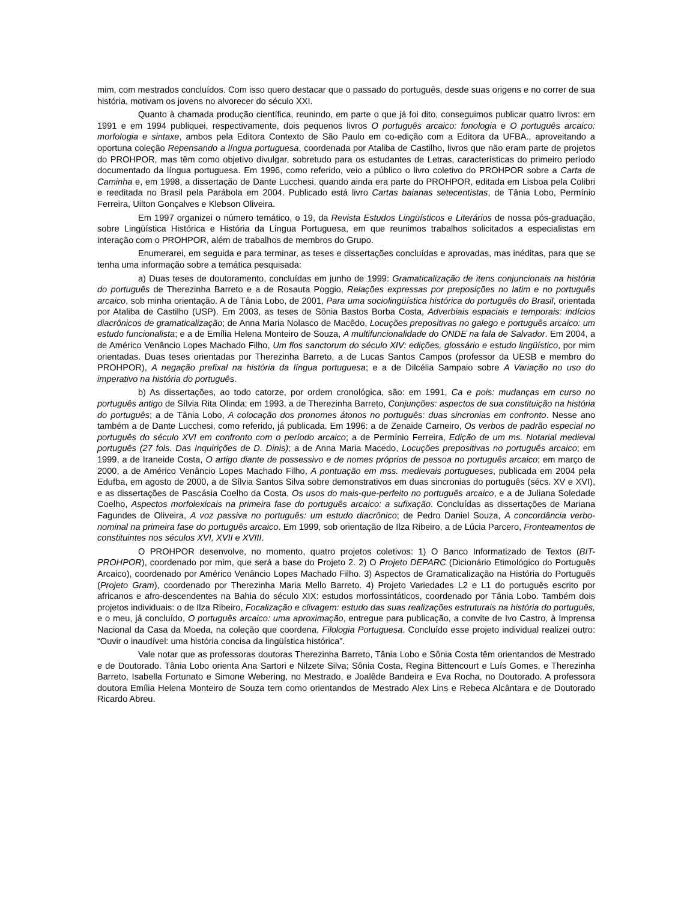mim, com mestrados concluídos. Com isso quero destacar que o passado do português, desde suas origens e no correr de sua história, motivam os jovens no alvorecer do século XXI.
Quanto à chamada produção científica, reunindo, em parte o que já foi dito, conseguimos publicar quatro livros: em 1991 e em 1994 publiquei, respectivamente, dois pequenos livros O português arcaico: fonologia e O português arcaico: morfologia e sintaxe, ambos pela Editora Contexto de São Paulo em co-edição com a Editora da UFBA., aproveitando a oportuna coleção Repensando a língua portuguesa, coordenada por Ataliba de Castilho, livros que não eram parte de projetos do PROHPOR, mas têm como objetivo divulgar, sobretudo para os estudantes de Letras, características do primeiro período documentado da língua portuguesa. Em 1996, como referido, veio a público o livro coletivo do PROHPOR sobre a Carta de Caminha e, em 1998, a dissertação de Dante Lucchesi, quando ainda era parte do PROHPOR, editada em Lisboa pela Colibri e reeditada no Brasil pela Parábola em 2004. Publicado está livro Cartas baianas setecentistas, de Tânia Lobo, Permínio Ferreira, Uilton Gonçalves e Klebson Oliveira.
Em 1997 organizei o número temático, o 19, da Revista Estudos Lingüísticos e Literários de nossa pós-graduação, sobre Lingüística Histórica e História da Língua Portuguesa, em que reunimos trabalhos solicitados a especialistas em interação com o PROHPOR, além de trabalhos de membros do Grupo.
Enumerarei, em seguida e para terminar, as teses e dissertações concluídas e aprovadas, mas inéditas, para que se tenha uma informação sobre a temática pesquisada:
a) Duas teses de doutoramento, concluídas em junho de 1999: Gramaticalização de itens conjuncionais na história do português de Therezinha Barreto e a de Rosauta Poggio, Relações expressas por preposições no latim e no português arcaico, sob minha orientação. A de Tânia Lobo, de 2001, Para uma sociolingüística histórica do português do Brasil, orientada por Ataliba de Castilho (USP). Em 2003, as teses de Sônia Bastos Borba Costa, Adverbiais espaciais e temporais: indícios diacrônicos de gramaticalização; de Anna Maria Nolasco de Macêdo, Locuções prepositivas no galego e português arcaico: um estudo funcionalista; e a de Emília Helena Monteiro de Souza, A multifuncionalidade do ONDE na fala de Salvador. Em 2004, a de Américo Venâncio Lopes Machado Filho, Um flos sanctorum do século XIV: edições, glossário e estudo lingüístico, por mim orientadas. Duas teses orientadas por Therezinha Barreto, a de Lucas Santos Campos (professor da UESB e membro do PROHPOR), A negação prefixal na história da língua portuguesa; e a de Dilcélia Sampaio sobre A Variação no uso do imperativo na história do português.
b) As dissertações, ao todo catorze, por ordem cronológica, são: em 1991, Ca e pois: mudanças em curso no português antigo de Sílvia Rita Olinda; em 1993, a de Therezinha Barreto, Conjunções: aspectos de sua constituição na história do português; a de Tânia Lobo, A colocação dos pronomes átonos no português: duas sincronias em confronto. Nesse ano também a de Dante Lucchesi, como referido, já publicada. Em 1996: a de Zenaide Carneiro, Os verbos de padrão especial no português do século XVI em confronto com o período arcaico; a de Permínio Ferreira, Edição de um ms. Notarial medieval português (27 fols. Das Inquirições de D. Dinis); a de Anna Maria Macedo, Locuções prepositivas no português arcaico; em 1999, a de Iraneide Costa, O artigo diante de possessivo e de nomes próprios de pessoa no português arcaico; em março de 2000, a de Américo Venâncio Lopes Machado Filho, A pontuação em mss. medievais portugueses, publicada em 2004 pela Edufba, em agosto de 2000, a de Sílvia Santos Silva sobre demonstrativos em duas sincronias do português (sécs. XV e XVI), e as dissertações de Pascásia Coelho da Costa, Os usos do mais-que-perfeito no português arcaico, e a de Juliana Soledade Coelho, Aspectos morfolexicais na primeira fase do português arcaico: a sufixação. Concluídas as dissertações de Mariana Fagundes de Oliveira, A voz passiva no português: um estudo diacrônico; de Pedro Daniel Souza, A concordância verbo-nominal na primeira fase do português arcaico. Em 1999, sob orientação de Ilza Ribeiro, a de Lúcia Parcero, Fronteamentos de constituintes nos séculos XVI, XVII e XVIII.
O PROHPOR desenvolve, no momento, quatro projetos coletivos: 1) O Banco Informatizado de Textos (BIT-PROHPOR), coordenado por mim, que será a base do Projeto 2. 2) O Projeto DEPARC (Dicionário Etimológico do Português Arcaico), coordenado por Américo Venâncio Lopes Machado Filho. 3) Aspectos de Gramaticalização na História do Português (Projeto Gram), coordenado por Therezinha Maria Mello Barreto. 4) Projeto Variedades L2 e L1 do português escrito por africanos e afro-descendentes na Bahia do século XIX: estudos morfossintáticos, coordenado por Tânia Lobo. Também dois projetos individuais: o de Ilza Ribeiro, Focalização e clivagem: estudo das suas realizações estruturais na história do português, e o meu, já concluído, O português arcaico: uma aproximação, entregue para publicação, a convite de Ivo Castro, à Imprensa Nacional da Casa da Moeda, na coleção que coordena, Filologia Portuguesa. Concluído esse projeto individual realizei outro: “Ouvir o inaudível: uma história concisa da lingüística histórica”.
Vale notar que as professoras doutoras Therezinha Barreto, Tânia Lobo e Sônia Costa têm orientandos de Mestrado e de Doutorado. Tânia Lobo orienta Ana Sartori e Nilzete Silva; Sônia Costa, Regina Bittencourt e Luís Gomes, e Therezinha Barreto, Isabella Fortunato e Simone Webering, no Mestrado, e Joalêde Bandeira e Eva Rocha, no Doutorado. A professora doutora Emília Helena Monteiro de Souza tem como orientandos de Mestrado Alex Lins e Rebeca Alcântara e de Doutorado Ricardo Abreu.